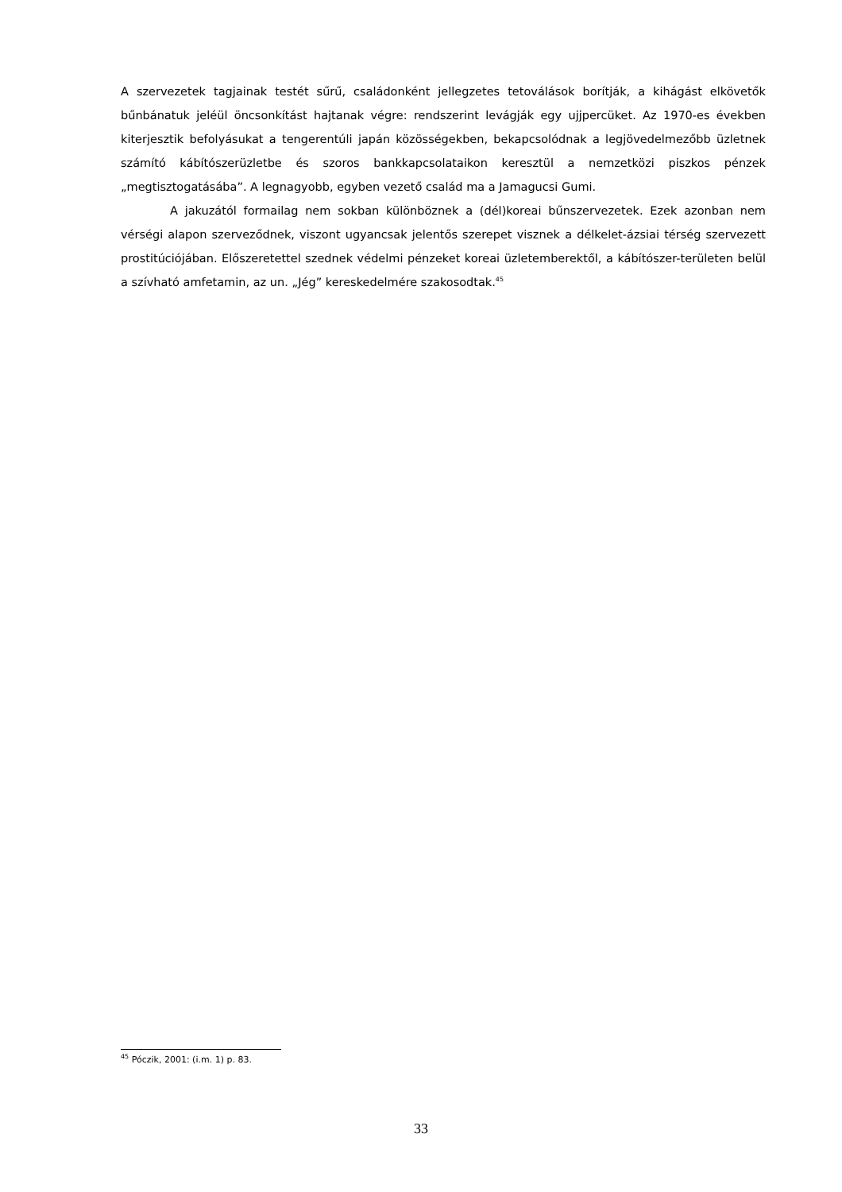A szervezetek tagjainak testét sűrű, családonként jellegzetes tetoválások borítják, a kihágást elkövetők bűnbánatuk jeléül öncsonkítást hajtanak végre: rendszerint levágják egy ujjpercüket. Az 1970-es években kiterjesztik befolyásukat a tengerentúli japán közösségekben, bekapcsolódnak a legjövedelmezőbb üzletnek számító kábítószerüzletbe és szoros bankkapcsolataikon keresztül a nemzetközi piszkos pénzek „megtisztogatásába”. A legnagyobb, egyben vezető család ma a Jamagucsi Gumi.
A jakuzától formailag nem sokban különböznek a (dél)koreai bűnszervezetek. Ezek azonban nem vérségi alapon szerveződnek, viszont ugyancsak jelentős szerepet visznek a délkelet-ázsiai térség szervezett prostitúciójában. Előszeretettel szednek védelmi pénzeket koreai üzletemberektől, a kábítószer-területen belül a szívható amfetamin, az un. „Jég” kereskedelmére szakosodtak.<sup>45</sup>
<sup>45</sup> Póczik, 2001: (i.m. 1) p. 83.
33